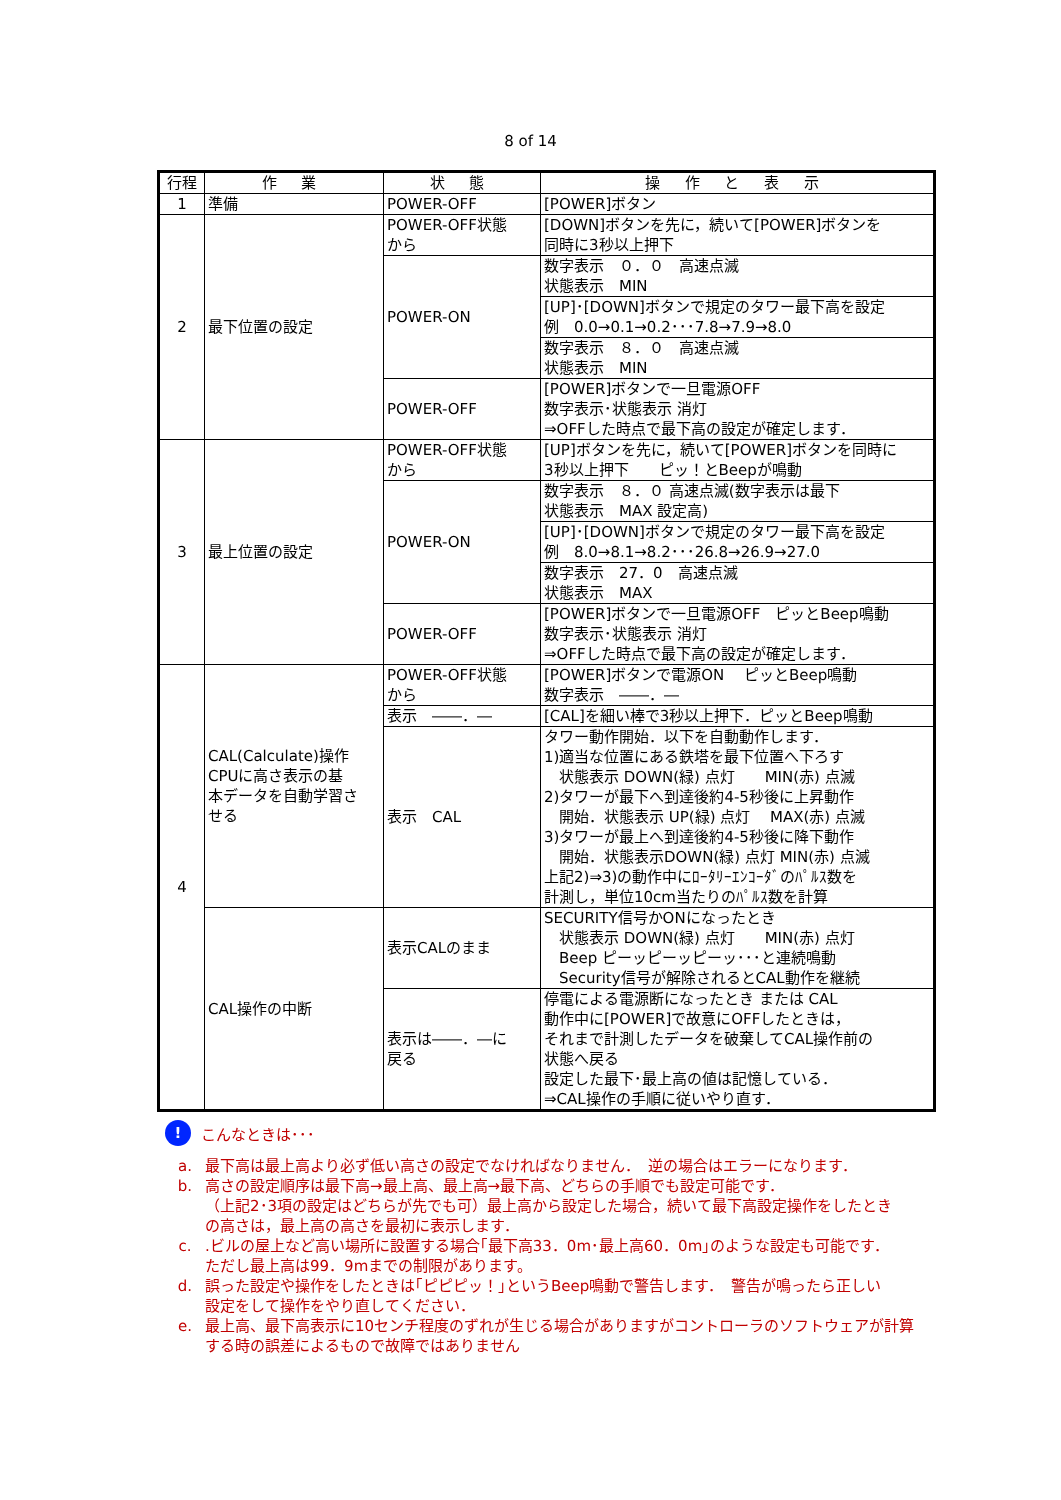8 of 14
| 行程 | 作 業 | 状 態 | 操 作 と 表 示 |
| --- | --- | --- | --- |
| 1 | 準備 | POWER-OFF | [POWER]ボタン |
| 2 | 最下位置の設定 | POWER-OFF状態 から | [DOWN]ボタンを先に，続いて[POWER]ボタンを 同時に3秒以上押下 |
| | | POWER-ON | 数字表示 ０．０ 高速点滅 状態表示 MIN |
| | | | [UP]･[DOWN]ボタンで規定のタワー最下高を設定 例 0.0→0.1→0.2･･･7.8→7.9→8.0 |
| | | | 数字表示 ８．０ 高速点滅 状態表示 MIN |
| | | POWER-OFF | [POWER]ボタンで一旦電源OFF 数字表示･状態表示 消灯 ⇒OFFした時点で最下高の設定が確定します． |
| 3 | 最上位置の設定 | POWER-OFF状態 から | [UP]ボタンを先に，続いて[POWER]ボタンを同時に 3秒以上押下 ピッ！とBeepが鳴動 |
| | | POWER-ON | 数字表示 ８．０ 高速点滅(数字表示は最下 状態表示 MAX 設定高) |
| | | | [UP]･[DOWN]ボタンで規定のタワー最下高を設定 例 8.0→8.1→8.2･･･26.8→26.9→27.0 |
| | | | 数字表示 27．0 高速点滅 状態表示 MAX |
| | | POWER-OFF | [POWER]ボタンで一旦電源OFF ピッとBeep鳴動 数字表示･状態表示 消灯 ⇒OFFした時点で最下高の設定が確定します． |
| 4 | CAL(Calculate)操作 CPUに高さ表示の基 本データを自動学習さ せる | POWER-OFF状態 から | [POWER]ボタンで電源ON ピッとBeep鳴動 数字表示 ――．― |
| | | 表示 ――．― | [CAL]を細い棒で3秒以上押下．ピッとBeep鳴動 |
| | | 表示 CAL | タワー動作開始．以下を自動動作します． 1)適当な位置にある鉄塔を最下位置へ下ろす 状態表示 DOWN(緑) 点灯 MIN(赤) 点滅 2)タワーが最下へ到達後約4-5秒後に上昇動作 開始．状態表示 UP(緑) 点灯 MAX(赤) 点滅 3)タワーが最上へ到達後約4-5秒後に降下動作 開始．状態表示DOWN(緑) 点灯 MIN(赤) 点滅 上記2)⇒3)の動作中にﾛｰﾀﾘｰｴﾝｺｰﾀﾞのﾊﾟﾙｽ数を 計測し，単位10cm当たりのﾊﾟﾙｽ数を計算 |
| | CAL操作の中断 | 表示CALのまま | SECURITY信号かONになったとき 状態表示 DOWN(緑) 点灯 MIN(赤) 点灯 Beep ピーッピーッピーッ･･･と連続鳴動 Security信号が解除されるとCAL動作を継続 |
| | | 表示は――．―に 戻る | 停電による電源断になったとき または CAL 動作中に[POWER]で故意にOFFしたときは， それまで計測したデータを破棄してCAL操作前の 状態へ戻る 設定した最下･最上高の値は記憶している． ⇒CAL操作の手順に従いやり直す． |
!
こんなときは･･･
a. 最下高は最上高より必ず低い高さの設定でなければなりません．　逆の場合はエラーになります．
b. 高さの設定順序は最下高→最上高、最上高→最下高、どちらの手順でも設定可能です．
（上記2･3項の設定はどちらが先でも可）最上高から設定した場合，続いて最下高設定操作をしたとき
の高さは，最上高の高さを最初に表示します．
c..ビルの屋上など高い場所に設置する場合｢最下高33．0m･最上高60．0m｣のような設定も可能です．
ただし最上高は99．9mまでの制限があります。
d. 誤った設定や操作をしたときは｢ピピピッ！｣というBeep鳴動で警告します．　警告が鳴ったら正しい
設定をして操作をやり直してください．
e. 最上高、最下高表示に10センチ程度のずれが生じる場合がありますがコントローラのソフトウェアが計算
する時の誤差によるもので故障ではありません